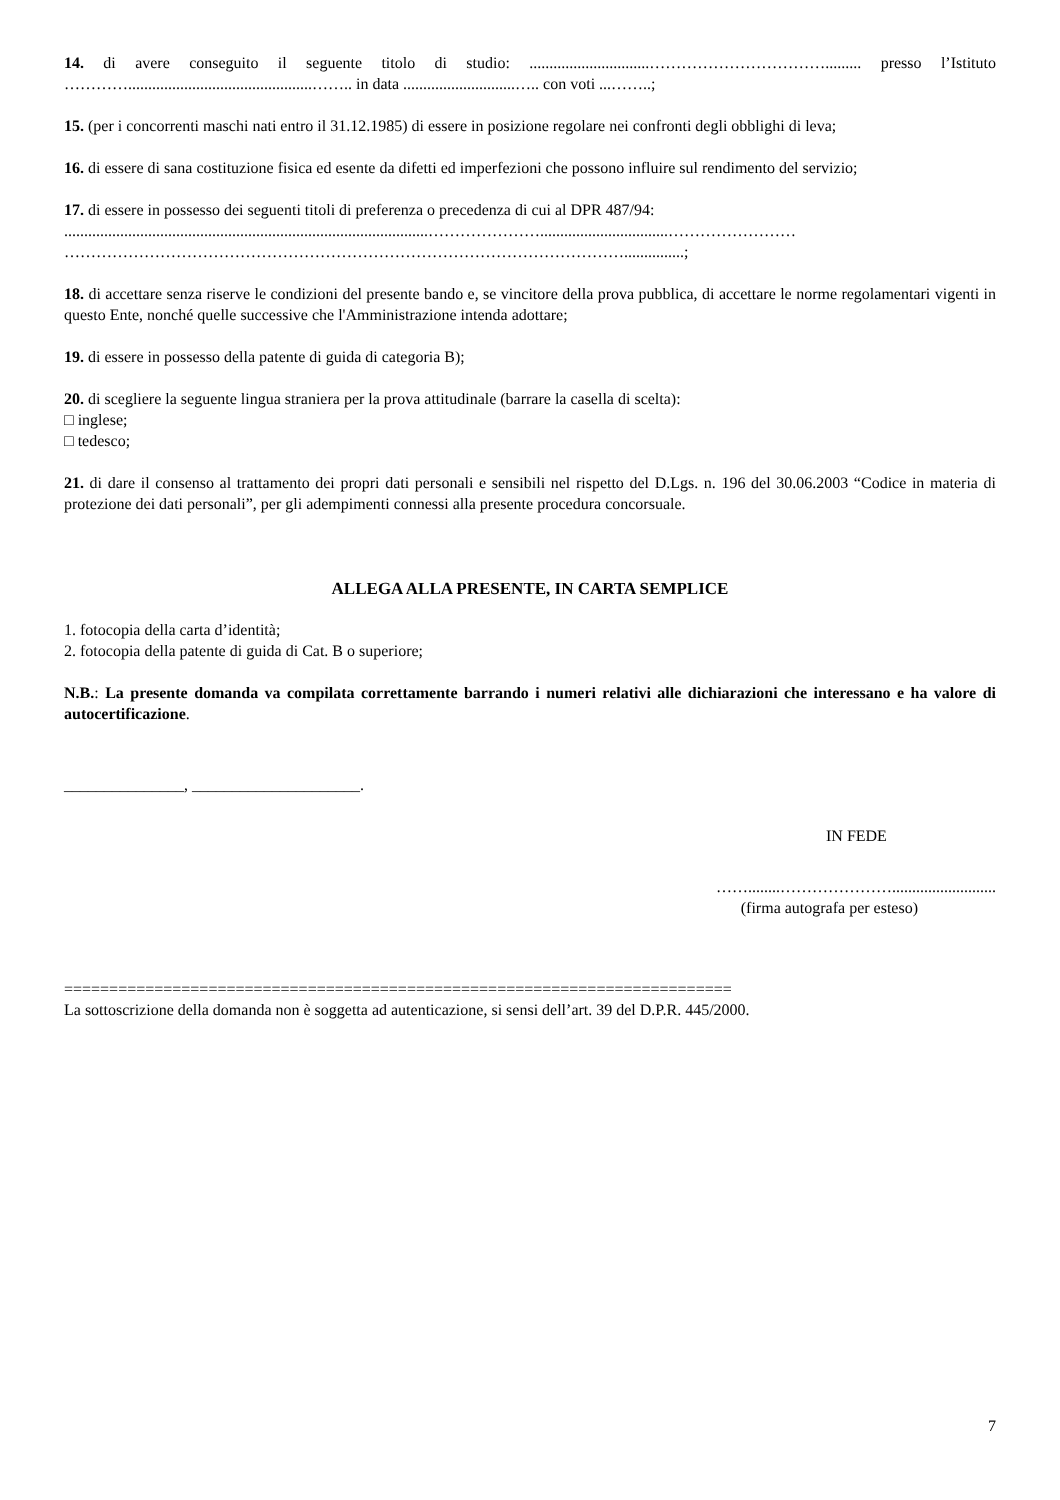14. di avere conseguito il seguente titolo di studio: ..............................……………………………......... presso l’Istituto …………..............................................…….. in data ............................….. con voti ...……..;
15. (per i concorrenti maschi nati entro il 31.12.1985) di essere in posizione regolare nei confronti degli obblighi di leva;
16. di essere di sana costituzione fisica ed esente da difetti ed imperfezioni che possono influire sul rendimento del servizio;
17. di essere in possesso dei seguenti titoli di preferenza o precedenza di cui al DPR 487/94:
...........................................................................................…………………................................……………………
……………………………………………………………………………………………...............;
18. di accettare senza riserve le condizioni del presente bando e, se vincitore della prova pubblica, di accettare le norme regolamentari vigenti in questo Ente, nonché quelle successive che l'Amministrazione intenda adottare;
19. di essere in possesso della patente di guida di categoria B);
20. di scegliere la seguente lingua straniera per la prova attitudinale (barrare la casella di scelta):
□ inglese;
□ tedesco;
21. di dare il consenso al trattamento dei propri dati personali e sensibili nel rispetto del D.Lgs. n. 196 del 30.06.2003 “Codice in materia di protezione dei dati personali”, per gli adempimenti connessi alla presente procedura concorsuale.
ALLEGA ALLA PRESENTE, IN CARTA SEMPLICE
1. fotocopia della carta d’identità;
2. fotocopia della patente di guida di Cat. B o superiore;
N.B.: La presente domanda va compilata correttamente barrando i numeri relativi alle dichiarazioni che interessano e ha valore di autocertificazione.
_______________, _____________________.
IN FEDE
……........…………………..........................
(firma autografa per esteso)
==========================================================================
La sottoscrizione della domanda non è soggetta ad autenticazione, si sensi dell’art. 39 del D.P.R. 445/2000.
7